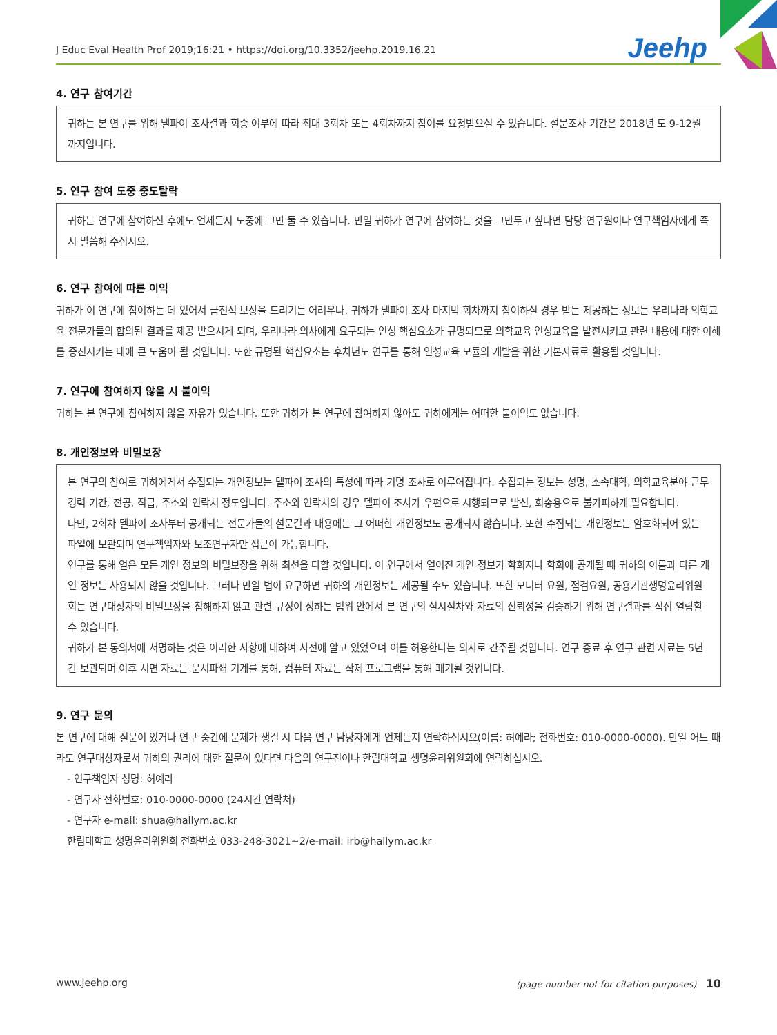J Educ Eval Health Prof 2019;16:21 • https://doi.org/10.3352/jeehp.2019.16.21 Jeehp
4. 연구 참여기간
귀하는 본 연구를 위해 델파이 조사결과 회송 여부에 따라 최대 3회차 또는 4회차까지 참여를 요청받으실 수 있습니다. 설문조사 기간은 2018년 도 9-12월까지입니다.
5. 연구 참여 도중 중도탈락
귀하는 연구에 참여하신 후에도 언제든지 도중에 그만 둘 수 있습니다. 만일 귀하가 연구에 참여하는 것을 그만두고 싶다면 담당 연구원이나 연구책임자에게 즉시 말씀해 주십시오.
6. 연구 참여에 따른 이익
귀하가 이 연구에 참여하는 데 있어서 금전적 보상을 드리기는 어려우나, 귀하가 델파이 조사 마지막 회차까지 참여하실 경우 받는 제공하는 정보는 우리나라 의학교육 전문가들의 합의된 결과를 제공 받으시게 되며, 우리나라 의사에게 요구되는 인성 핵심요소가 규명되므로 의학교육 인성교육을 발전시키고 관련 내용에 대한 이해를 증진시키는 데에 큰 도움이 될 것입니다. 또한 규명된 핵심요소는 후차년도 연구를 통해 인성교육 모듈의 개발을 위한 기본자료로 활용될 것입니다.
7. 연구에 참여하지 않을 시 불이익
귀하는 본 연구에 참여하지 않을 자유가 있습니다. 또한 귀하가 본 연구에 참여하지 않아도 귀하에게는 어떠한 불이익도 없습니다.
8. 개인정보와 비밀보장
본 연구의 참여로 귀하에게서 수집되는 개인정보는 델파이 조사의 특성에 따라 기명 조사로 이루어집니다. 수집되는 정보는 성명, 소속대학, 의학교육분야 근무경력 기간, 전공, 직급, 주소와 연락처 정도입니다. 주소와 연락처의 경우 델파이 조사가 우편으로 시행되므로 발신, 회송용으로 불가피하게 필요합니다.
다만, 2회차 델파이 조사부터 공개되는 전문가들의 설문결과 내용에는 그 어떠한 개인정보도 공개되지 않습니다. 또한 수집되는 개인정보는 암호화되어 있는 파일에 보관되며 연구책임자와 보조연구자만 접근이 가능합니다.
연구를 통해 얻은 모든 개인 정보의 비밀보장을 위해 최선을 다할 것입니다. 이 연구에서 얻어진 개인 정보가 학회지나 학회에 공개될 때 귀하의 이름과 다른 개인 정보는 사용되지 않을 것입니다. 그러나 만일 법이 요구하면 귀하의 개인정보는 제공될 수도 있습니다. 또한 모니터 요원, 점검요원, 공용기관생명윤리위원회는 연구대상자의 비밀보장을 침해하지 않고 관련 규정이 정하는 범위 안에서 본 연구의 실시절차와 자료의 신뢰성을 검증하기 위해 연구결과를 직접 열람할 수 있습니다.
귀하가 본 동의서에 서명하는 것은 이러한 사항에 대하여 사전에 알고 있었으며 이를 허용한다는 의사로 간주될 것입니다. 연구 종료 후 연구 관련 자료는 5년간 보관되며 이후 서면 자료는 문서파쇄 기계를 통해, 컴퓨터 자료는 삭제 프로그램을 통해 폐기될 것입니다.
9. 연구 문의
본 연구에 대해 질문이 있거나 연구 중간에 문제가 생길 시 다음 연구 담당자에게 언제든지 연락하십시오(이름: 허예라; 전화번호: 010-0000-0000). 만일 어느 때라도 연구대상자로서 귀하의 권리에 대한 질문이 있다면 다음의 연구진이나 한림대학교 생명윤리위원회에 연락하십시오.
- 연구책임자 성명: 허예라
- 연구자 전화번호: 010-0000-0000 (24시간 연락처)
- 연구자 e-mail: shua@hallym.ac.kr
한림대학교 생명윤리위원회 전화번호 033-248-3021~2/e-mail: irb@hallym.ac.kr
www.jeehp.org (page number not for citation purposes) 10